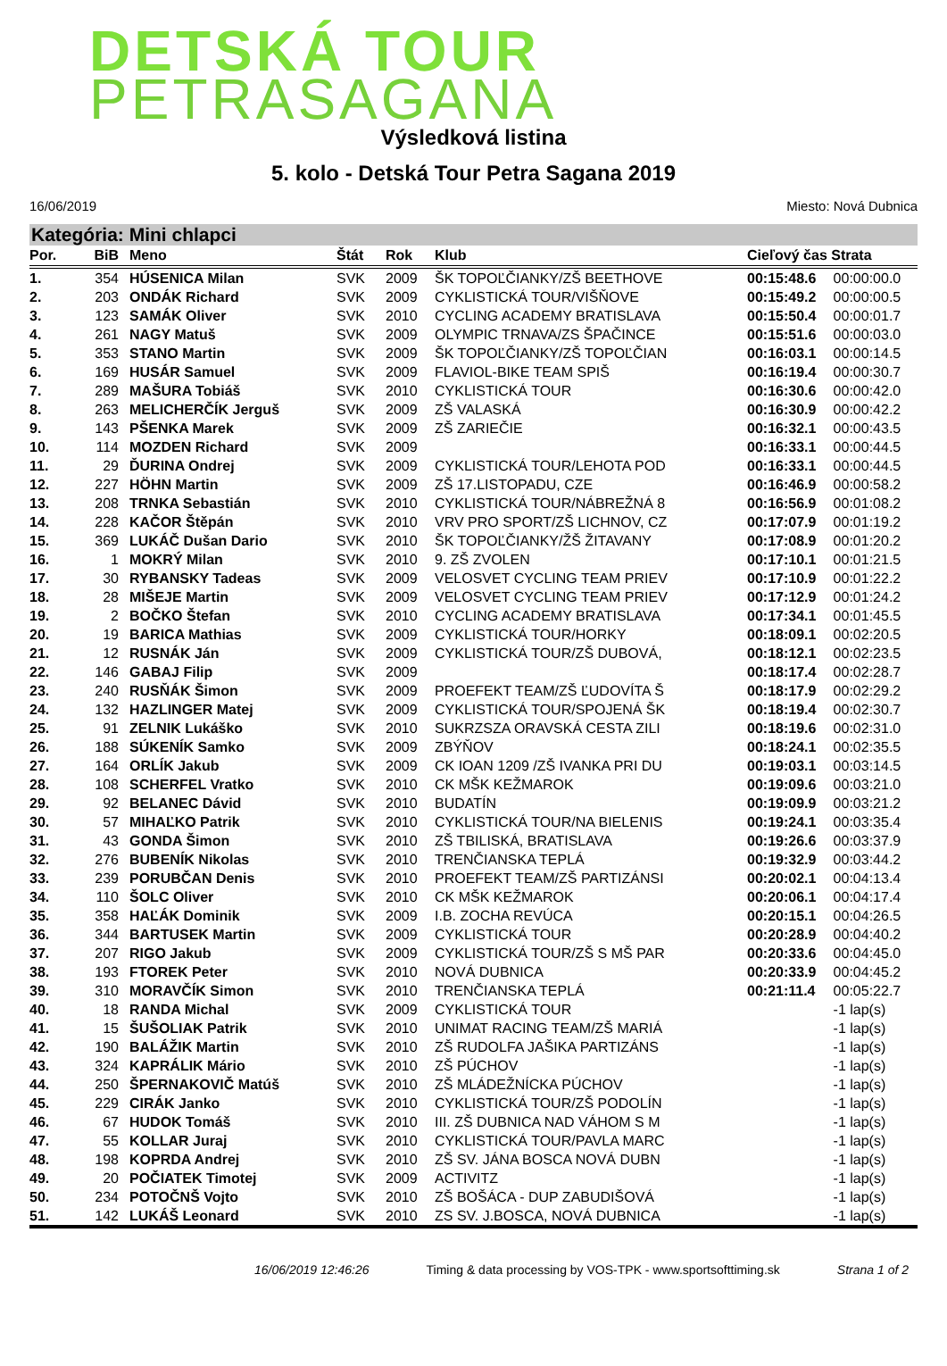DETSKÁ TOUR
PETRASAGANA
Výsledková listina
5. kolo - Detská Tour Petra Sagana 2019
16/06/2019 Miesto: Nová Dubnica
Kategória: Mini chlapci
| Por. | BiB | Meno | Štát | Rok | Klub | Cieľový čas Strata | |
| --- | --- | --- | --- | --- | --- | --- | --- |
| 1. | 354 | HÚSENICA Milan | SVK | 2009 | ŠK TOPOĽČIANKY/ZŠ BEETHOVE | 00:15:48.6 | 00:00:00.0 |
| 2. | 203 | ONDÁK Richard | SVK | 2009 | CYKLISTICKÁ TOUR/VIŠŇOVE | 00:15:49.2 | 00:00:00.5 |
| 3. | 123 | SAMÁK Oliver | SVK | 2010 | CYCLING ACADEMY BRATISLAVA | 00:15:50.4 | 00:00:01.7 |
| 4. | 261 | NAGY Matuš | SVK | 2009 | OLYMPIC TRNAVA/ZS ŠPAČINCE | 00:15:51.6 | 00:00:03.0 |
| 5. | 353 | STANO Martin | SVK | 2009 | ŠK TOPOĽČIANKY/ZŠ TOPOĽČIAN | 00:16:03.1 | 00:00:14.5 |
| 6. | 169 | HUSÁR Samuel | SVK | 2009 | FLAVIOL-BIKE TEAM SPIŠ | 00:16:19.4 | 00:00:30.7 |
| 7. | 289 | MAŠURA Tobiáš | SVK | 2010 | CYKLISTICKÁ TOUR | 00:16:30.6 | 00:00:42.0 |
| 8. | 263 | MELICHERČÍK Jerguš | SVK | 2009 | ZŠ VALASKÁ | 00:16:30.9 | 00:00:42.2 |
| 9. | 143 | PŠENKA Marek | SVK | 2009 | ZŠ ZARIEČIE | 00:16:32.1 | 00:00:43.5 |
| 10. | 114 | MOZDEN Richard | SVK | 2009 | | 00:16:33.1 | 00:00:44.5 |
| 11. | 29 | ĎURINA Ondrej | SVK | 2009 | CYKLISTICKÁ TOUR/LEHOTA POD | 00:16:33.1 | 00:00:44.5 |
| 12. | 227 | HÖHN Martin | SVK | 2009 | ZŠ 17.LISTOPADU, CZE | 00:16:46.9 | 00:00:58.2 |
| 13. | 208 | TRNKA Sebastián | SVK | 2010 | CYKLISTICKÁ TOUR/NÁBREŽNÁ 8 | 00:16:56.9 | 00:01:08.2 |
| 14. | 228 | KAČOR Štěpán | SVK | 2010 | VRV PRO SPORT/ZŠ LICHNOV, CZ | 00:17:07.9 | 00:01:19.2 |
| 15. | 369 | LUKÁČ Dušan Dario | SVK | 2010 | ŠK TOPOĽČIANKY/ŽŠ ŽITAVANY | 00:17:08.9 | 00:01:20.2 |
| 16. | 1 | MOKRÝ Milan | SVK | 2010 | 9. ZŠ ZVOLEN | 00:17:10.1 | 00:01:21.5 |
| 17. | 30 | RYBANSKY Tadeas | SVK | 2009 | VELOSVET CYCLING TEAM PRIEV | 00:17:10.9 | 00:01:22.2 |
| 18. | 28 | MIŠEJE Martin | SVK | 2009 | VELOSVET CYCLING TEAM PRIEV | 00:17:12.9 | 00:01:24.2 |
| 19. | 2 | BOČKO Štefan | SVK | 2010 | CYCLING ACADEMY BRATISLAVA | 00:17:34.1 | 00:01:45.5 |
| 20. | 19 | BARICA Mathias | SVK | 2009 | CYKLISTICKÁ TOUR/HORKY | 00:18:09.1 | 00:02:20.5 |
| 21. | 12 | RUSNÁK Ján | SVK | 2009 | CYKLISTICKÁ TOUR/ZŠ DUBOVÁ, | 00:18:12.1 | 00:02:23.5 |
| 22. | 146 | GABAJ Filip | SVK | 2009 | | 00:18:17.4 | 00:02:28.7 |
| 23. | 240 | RUSŇÁK Šimon | SVK | 2009 | PROEFEKT TEAM/ZŠ ĽUDOVÍTA Š | 00:18:17.9 | 00:02:29.2 |
| 24. | 132 | HAZLINGER Matej | SVK | 2009 | CYKLISTICKÁ TOUR/SPOJENÁ ŠK | 00:18:19.4 | 00:02:30.7 |
| 25. | 91 | ZELNIK Lukáško | SVK | 2010 | SUKRZSZA ORAVSKÁ CESTA ZILI | 00:18:19.6 | 00:02:31.0 |
| 26. | 188 | SÚKENÍK Samko | SVK | 2009 | ZBÝŇOV | 00:18:24.1 | 00:02:35.5 |
| 27. | 164 | ORLÍK Jakub | SVK | 2009 | CK IOAN 1209 /ZŠ IVANKA PRI DU | 00:19:03.1 | 00:03:14.5 |
| 28. | 108 | SCHERFEL Vratko | SVK | 2010 | CK MŠK KEŽMAROK | 00:19:09.6 | 00:03:21.0 |
| 29. | 92 | BELANEC Dávid | SVK | 2010 | BUDATÍN | 00:19:09.9 | 00:03:21.2 |
| 30. | 57 | MIHAĽKO Patrik | SVK | 2010 | CYKLISTICKÁ TOUR/NA BIELENIS | 00:19:24.1 | 00:03:35.4 |
| 31. | 43 | GONDA Šimon | SVK | 2010 | ZŠ TBILISKÁ, BRATISLAVA | 00:19:26.6 | 00:03:37.9 |
| 32. | 276 | BUBENÍK Nikolas | SVK | 2010 | TRENČIANSKA TEPLÁ | 00:19:32.9 | 00:03:44.2 |
| 33. | 239 | PORUBČAN Denis | SVK | 2010 | PROEFEKT TEAM/ZŠ PARTIZÁNSI | 00:20:02.1 | 00:04:13.4 |
| 34. | 110 | ŠOLC Oliver | SVK | 2010 | CK MŠK KEŽMAROK | 00:20:06.1 | 00:04:17.4 |
| 35. | 358 | HAĽÁK Dominik | SVK | 2009 | I.B. ZOCHA REVÚCA | 00:20:15.1 | 00:04:26.5 |
| 36. | 344 | BARTUSEK Martin | SVK | 2009 | CYKLISTICKÁ TOUR | 00:20:28.9 | 00:04:40.2 |
| 37. | 207 | RIGO Jakub | SVK | 2009 | CYKLISTICKÁ TOUR/ZŠ S MŠ PAR | 00:20:33.6 | 00:04:45.0 |
| 38. | 193 | FTOREK Peter | SVK | 2010 | NOVÁ DUBNICA | 00:20:33.9 | 00:04:45.2 |
| 39. | 310 | MORAVČÍK Simon | SVK | 2010 | TRENČIANSKA TEPLÁ | 00:21:11.4 | 00:05:22.7 |
| 40. | 18 | RANDA Michal | SVK | 2009 | CYKLISTICKÁ TOUR | | -1 lap(s) |
| 41. | 15 | ŠUŠOLIAK Patrik | SVK | 2010 | UNIMAT RACING TEAM/ZŠ MARIÁ | | -1 lap(s) |
| 42. | 190 | BALÁŽIK Martin | SVK | 2010 | ZŠ RUDOLFA JAŠIKA PARTIZÁNS | | -1 lap(s) |
| 43. | 324 | KAPRÁLIK Mário | SVK | 2010 | ZŠ PÚCHOV | | -1 lap(s) |
| 44. | 250 | ŠPERNAKOVIČ Matúš | SVK | 2010 | ZŠ MLÁDEŽNÍCKA PÚCHOV | | -1 lap(s) |
| 45. | 229 | CIRÁK Janko | SVK | 2010 | CYKLISTICKÁ TOUR/ZŠ PODOLÍN | | -1 lap(s) |
| 46. | 67 | HUDOK Tomáš | SVK | 2010 | III. ZŠ DUBNICA NAD VÁHOM S M | | -1 lap(s) |
| 47. | 55 | KOLLAR Juraj | SVK | 2010 | CYKLISTICKÁ TOUR/PAVLA MARC | | -1 lap(s) |
| 48. | 198 | KOPRDA Andrej | SVK | 2010 | ZŠ SV. JÁNA BOSCA NOVÁ DUBN | | -1 lap(s) |
| 49. | 20 | POČIATEK Timotej | SVK | 2009 | ACTIVITZ | | -1 lap(s) |
| 50. | 234 | POTOČNŠ Vojto | SVK | 2010 | ZŠ BOŠÁCA - DUP ZABUDIŠOVÁ | | -1 lap(s) |
| 51. | 142 | LUKÁŠ Leonard | SVK | 2010 | ZS SV. J.BOSCA, NOVÁ DUBNICA | | -1 lap(s) |
16/06/2019 12:46:26 Timing & data processing by VOS-TPK - www.sportsofttiming.sk Strana 1 of 2